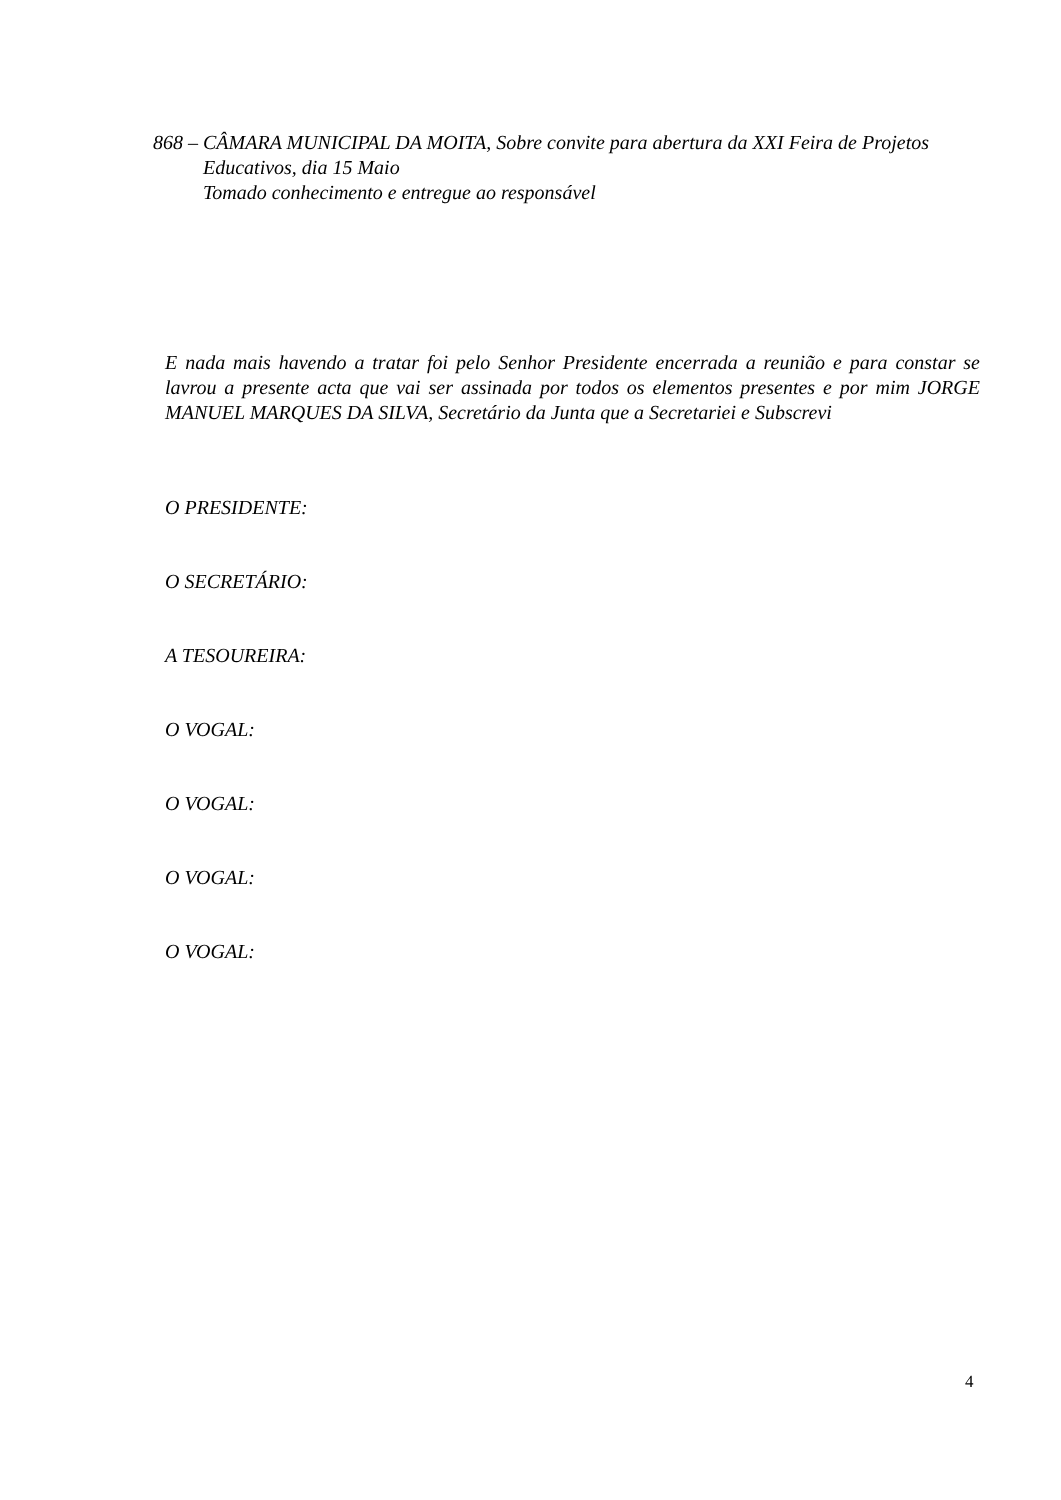868 – CÂMARA MUNICIPAL DA MOITA, Sobre convite para abertura da XXI Feira de Projetos
Educativos, dia 15 Maio
Tomado conhecimento e entregue ao responsável
E nada mais havendo a tratar foi pelo Senhor Presidente encerrada a reunião e para constar se lavrou a presente acta que vai ser assinada por todos os elementos presentes e por mim JORGE MANUEL MARQUES DA SILVA, Secretário da Junta que a Secretariei e Subscrevi
O PRESIDENTE:
O SECRETÁRIO:
A TESOUREIRA:
O VOGAL:
O VOGAL:
O VOGAL:
O VOGAL:
4